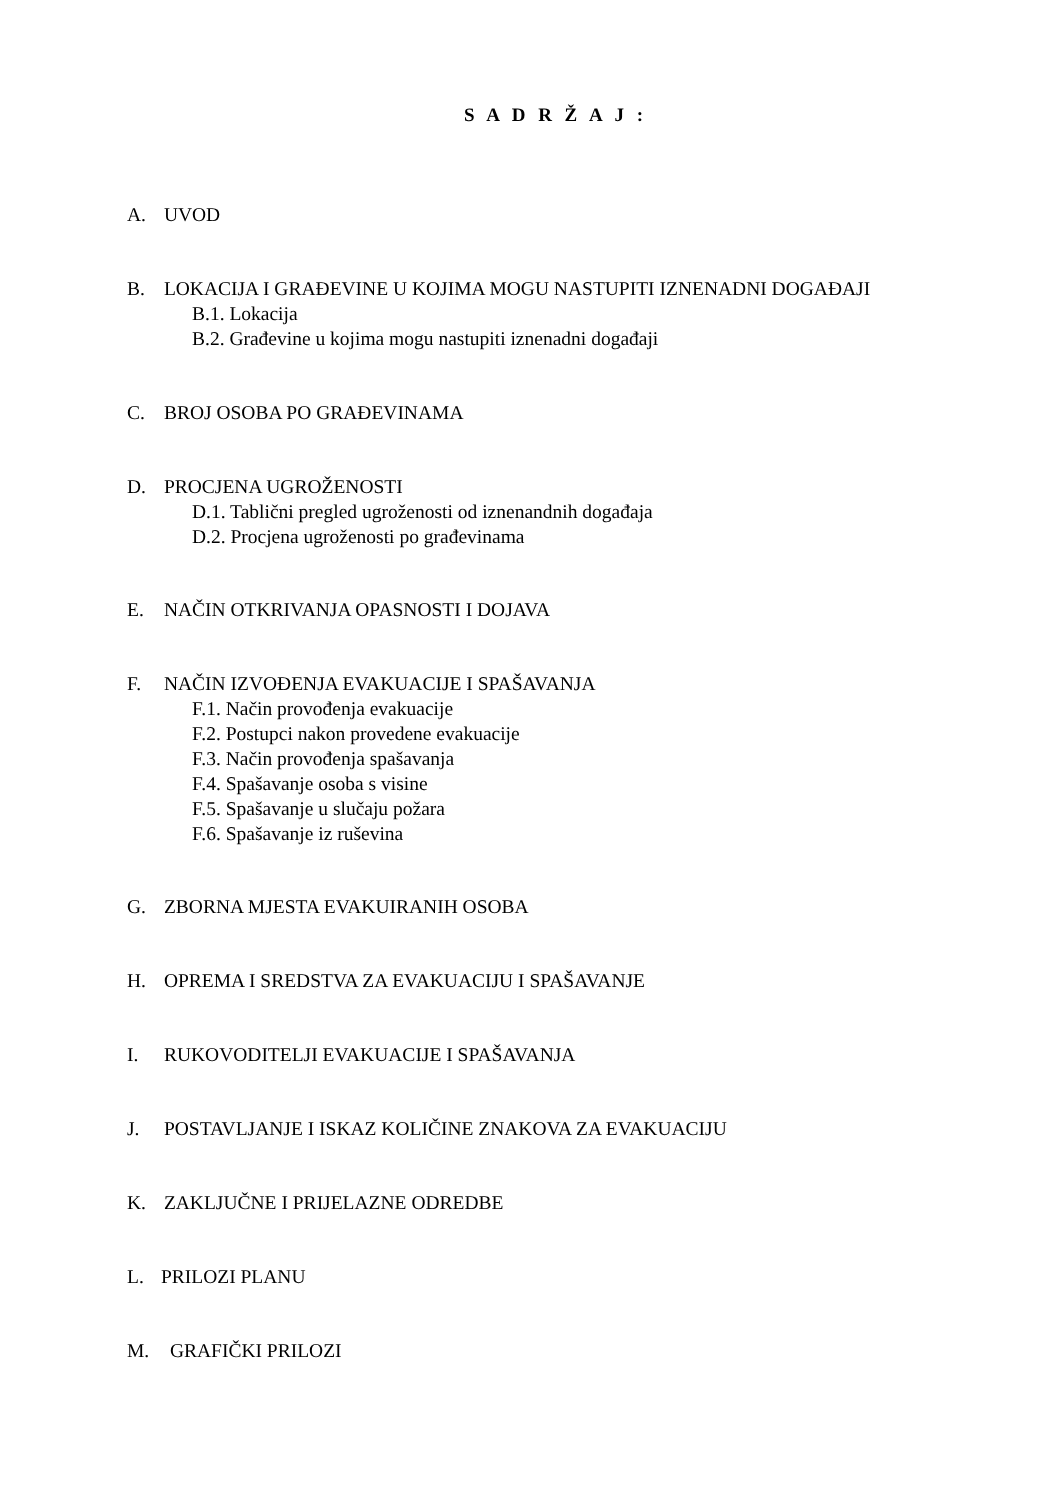S A D R Ž A J :
A. UVOD
B. LOKACIJA I GRAĐEVINE U KOJIMA MOGU NASTUPITI IZNENADNI DOGAĐAJI
B.1. Lokacija
B.2. Građevine u kojima mogu nastupiti iznenadni događaji
C. BROJ OSOBA PO GRAĐEVINAMA
D. PROCJENA UGROŽENOSTI
D.1. Tablični pregled ugroženosti od iznenandnih događaja
D.2. Procjena ugroženosti po građevinama
E. NAČIN OTKRIVANJA OPASNOSTI I DOJAVA
F. NAČIN IZVOĐENJA EVAKUACIJE I SPAŠAVANJA
F.1. Način provođenja evakuacije
F.2. Postupci nakon provedene evakuacije
F.3. Način provođenja spašavanja
F.4. Spašavanje osoba s visine
F.5. Spašavanje u slučaju požara
F.6. Spašavanje iz ruševina
G. ZBORNA MJESTA EVAKUIRANIH OSOBA
H. OPREMA I SREDSTVA ZA EVAKUACIJU I SPAŠAVANJE
I. RUKOVODITELJI EVAKUACIJE I SPAŠAVANJA
J. POSTAVLJANJE I ISKAZ KOLIČINE ZNAKOVA ZA EVAKUACIJU
K. ZAKLJUČNE I PRIJELAZNE ODREDBE
L. PRILOZI PLANU
M. GRAFIČKI PRILOZI